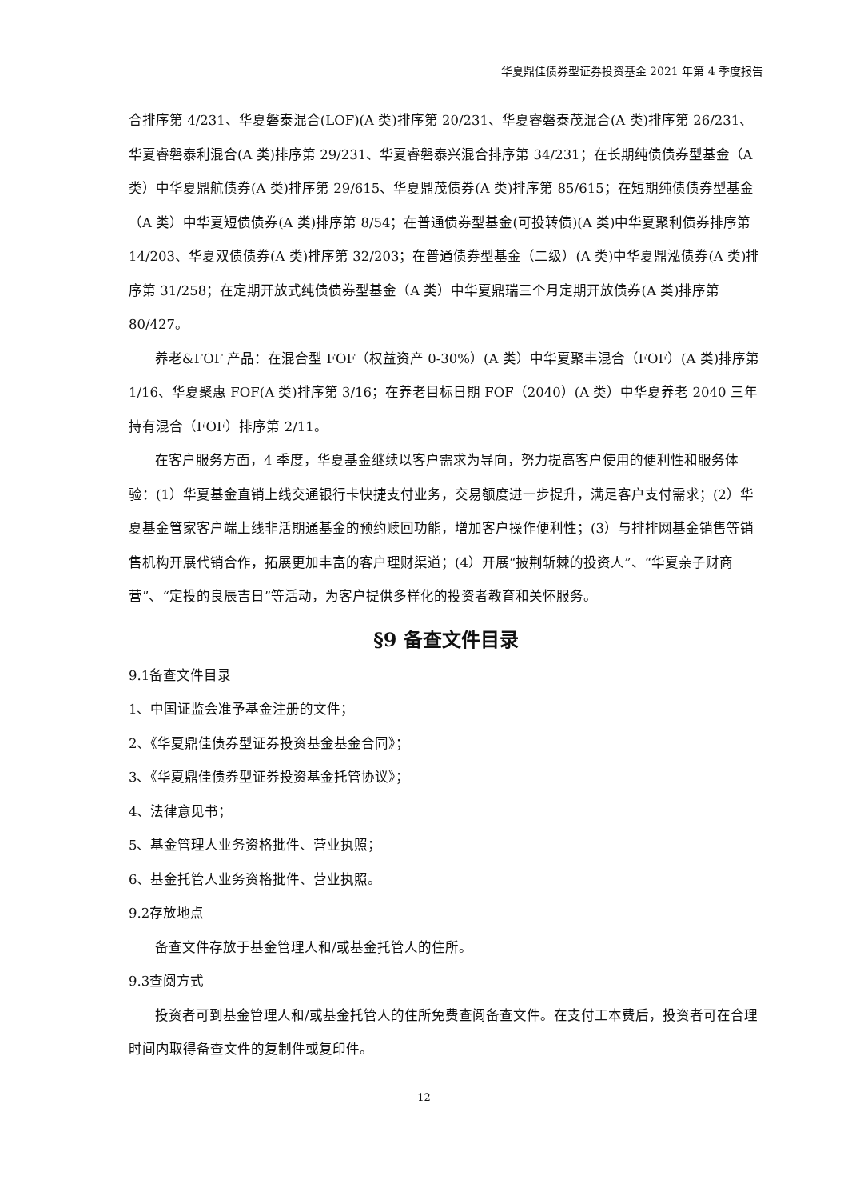华夏鼎佳债券型证券投资基金 2021 年第 4 季度报告
合排序第 4/231、华夏磐泰混合(LOF)(A 类)排序第 20/231、华夏睿磐泰茂混合(A 类)排序第 26/231、华夏睿磐泰利混合(A 类)排序第 29/231、华夏睿磐泰兴混合排序第 34/231；在长期纯债债券型基金（A 类）中华夏鼎航债券(A 类)排序第 29/615、华夏鼎茂债券(A 类)排序第 85/615；在短期纯债债券型基金（A 类）中华夏短债债券(A 类)排序第 8/54；在普通债券型基金(可投转债)(A 类)中华夏聚利债券排序第 14/203、华夏双债债券(A 类)排序第 32/203；在普通债券型基金（二级）(A 类)中华夏鼎泓债券(A 类)排序第 31/258；在定期开放式纯债债券型基金（A 类）中华夏鼎瑞三个月定期开放债券(A 类)排序第 80/427。
养老&FOF 产品：在混合型 FOF（权益资产 0-30%）(A 类）中华夏聚丰混合（FOF）(A 类)排序第 1/16、华夏聚惠 FOF(A 类)排序第 3/16；在养老目标日期 FOF（2040）(A 类）中华夏养老 2040 三年持有混合（FOF）排序第 2/11。
在客户服务方面，4 季度，华夏基金继续以客户需求为导向，努力提高客户使用的便利性和服务体验：(1）华夏基金直销上线交通银行卡快捷支付业务，交易额度进一步提升，满足客户支付需求；(2）华夏基金管家客户端上线非活期通基金的预约赎回功能，增加客户操作便利性；(3）与排排网基金销售等销售机构开展代销合作，拓展更加丰富的客户理财渠道；(4）开展“披荆斩棘的投资人”、“华夏亲子财商营”、“定投的良辰吉日”等活动，为客户提供多样化的投资者教育和关怀服务。
§9 备查文件目录
9.1备查文件目录
1、中国证监会准予基金注册的文件；
2、《华夏鼎佳债券型证券投资基金基金合同》；
3、《华夏鼎佳债券型证券投资基金托管协议》；
4、法律意见书；
5、基金管理人业务资格批件、营业执照；
6、基金托管人业务资格批件、营业执照。
9.2存放地点
备查文件存放于基金管理人和/或基金托管人的住所。
9.3查阅方式
投资者可到基金管理人和/或基金托管人的住所免费查阅备查文件。在支付工本费后，投资者可在合理时间内取得备查文件的复制件或复印件。
12